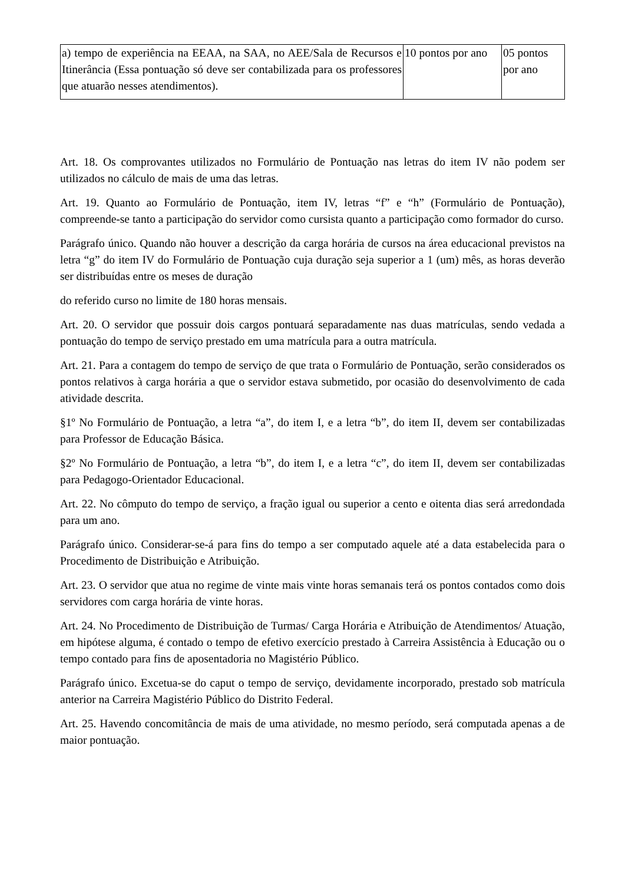| a) tempo de experiência na EEAA, na SAA, no AEE/Sala de Recursos e Itinerância (Essa pontuação só deve ser contabilizada para os professores que atuarão nesses atendimentos). | 10 pontos por ano | 05 pontos por ano |
Art. 18. Os comprovantes utilizados no Formulário de Pontuação nas letras do item IV não podem ser utilizados no cálculo de mais de uma das letras.
Art. 19. Quanto ao Formulário de Pontuação, item IV, letras “f” e “h” (Formulário de Pontuação), compreende-se tanto a participação do servidor como cursista quanto a participação como formador do curso.
Parágrafo único. Quando não houver a descrição da carga horária de cursos na área educacional previstos na letra “g” do item IV do Formulário de Pontuação cuja duração seja superior a 1 (um) mês, as horas deverão ser distribuídas entre os meses de duração
do referido curso no limite de 180 horas mensais.
Art. 20. O servidor que possuir dois cargos pontuará separadamente nas duas matrículas, sendo vedada a pontuação do tempo de serviço prestado em uma matrícula para a outra matrícula.
Art. 21. Para a contagem do tempo de serviço de que trata o Formulário de Pontuação, serão considerados os pontos relativos à carga horária a que o servidor estava submetido, por ocasião do desenvolvimento de cada atividade descrita.
§1º No Formulário de Pontuação, a letra “a”, do item I, e a letra “b”, do item II, devem ser contabilizadas para Professor de Educação Básica.
§2º No Formulário de Pontuação, a letra “b”, do item I, e a letra “c”, do item II, devem ser contabilizadas para Pedagogo-Orientador Educacional.
Art. 22. No cômputo do tempo de serviço, a fração igual ou superior a cento e oitenta dias será arredondada para um ano.
Parágrafo único. Considerar-se-á para fins do tempo a ser computado aquele até a data estabelecida para o Procedimento de Distribuição e Atribuição.
Art. 23. O servidor que atua no regime de vinte mais vinte horas semanais terá os pontos contados como dois servidores com carga horária de vinte horas.
Art. 24. No Procedimento de Distribuição de Turmas/ Carga Horária e Atribuição de Atendimentos/ Atuação, em hipótese alguma, é contado o tempo de efetivo exercício prestado à Carreira Assistência à Educação ou o tempo contado para fins de aposentadoria no Magistério Público.
Parágrafo único. Excetua-se do caput o tempo de serviço, devidamente incorporado, prestado sob matrícula anterior na Carreira Magistério Público do Distrito Federal.
Art. 25. Havendo concomitância de mais de uma atividade, no mesmo período, será computada apenas a de maior pontuação.